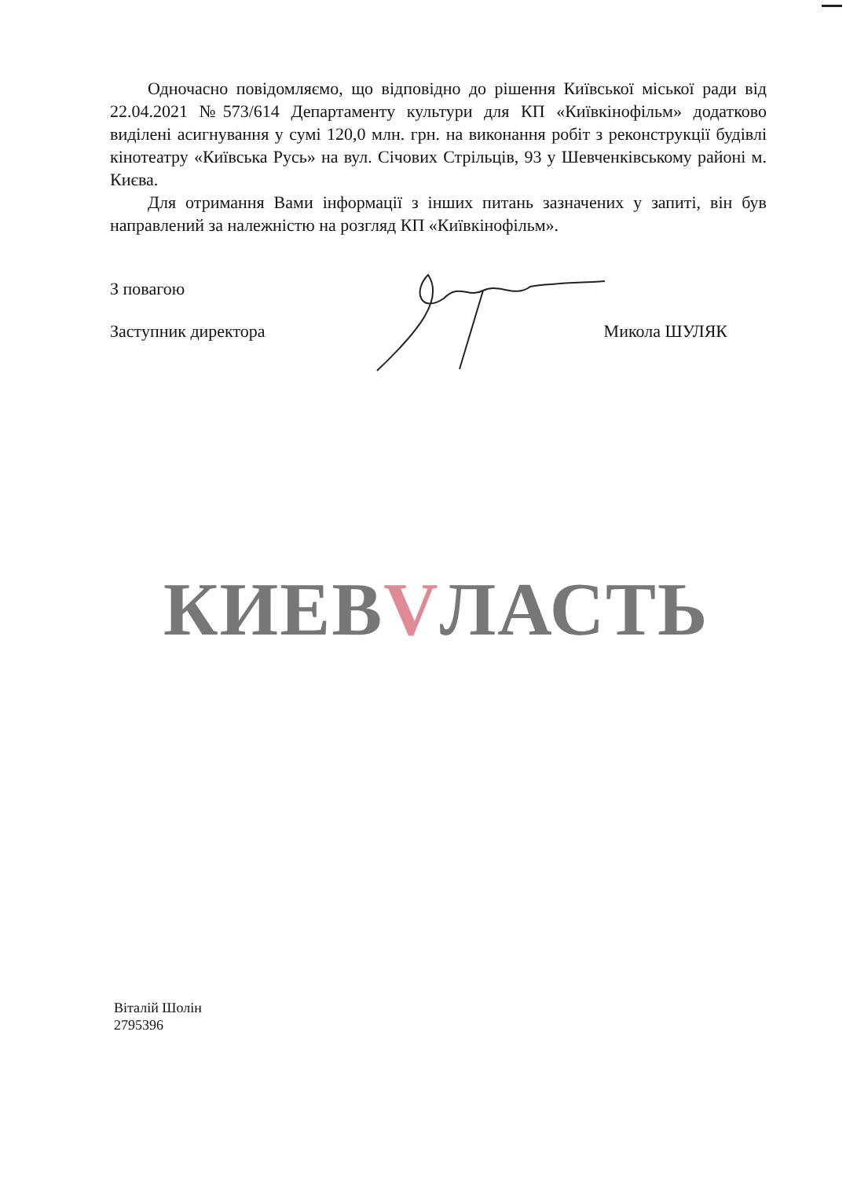Одночасно повідомляємо, що відповідно до рішення Київської міської ради від 22.04.2021 №573/614 Департаменту культури для КП «Київкінофільм» додатково виділені асигнування у сумі 120,0 млн. грн. на виконання робіт з реконструкції будівлі кінотеатру «Київська Русь» на вул. Січових Стрільців, 93 у Шевченківському районі м. Києва.
Для отримання Вами інформації з інших питань зазначених у запиті, він був направлений за належністю на розгляд КП «Київкінофільм».
З повагою
Заступник директора Микола ШУЛЯК
КИЕВVЛАСТЬ
Віталій Шолін
2795396